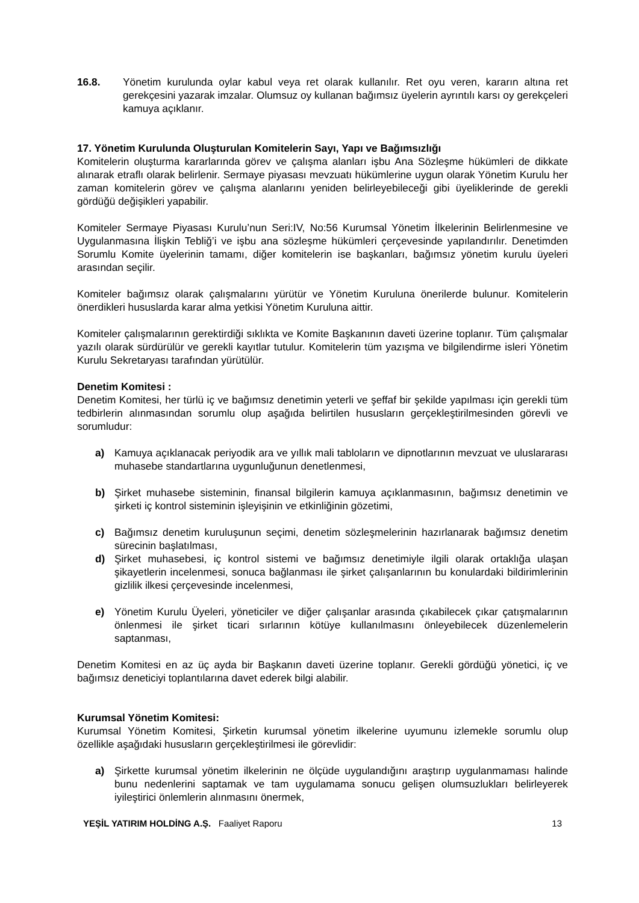16.8. Yönetim kurulunda oylar kabul veya ret olarak kullanılır. Ret oyu veren, kararın altına ret gerekçesini yazarak imzalar. Olumsuz oy kullanan bağımsız üyelerin ayrıntılı karsı oy gerekçeleri kamuya açıklanır.
17. Yönetim Kurulunda Oluşturulan Komitelerin Sayı, Yapı ve Bağımsızlığı
Komitelerin oluşturma kararlarında görev ve çalışma alanları işbu Ana Sözleşme hükümleri de dikkate alınarak etraflı olarak belirlenir. Sermaye piyasası mevzuatı hükümlerine uygun olarak Yönetim Kurulu her zaman komitelerin görev ve çalışma alanlarını yeniden belirleyebileceği gibi üyeliklerinde de gerekli gördüğü değişikleri yapabilir.
Komiteler Sermaye Piyasası Kurulu’nun Seri:IV, No:56 Kurumsal Yönetim İlkelerinin Belirlenmesine ve Uygulanmasına İlişkin Tebliğ’i ve işbu ana sözleşme hükümleri çerçevesinde yapılandırılır. Denetimden Sorumlu Komite üyelerinin tamamı, diğer komitelerin ise başkanları, bağımsız yönetim kurulu üyeleri arasından seçilir.
Komiteler bağımsız olarak çalışmalarını yürütür ve Yönetim Kuruluna önerilerde bulunur. Komitelerin önerdikleri hususlarda karar alma yetkisi Yönetim Kuruluna aittir.
Komiteler çalışmalarının gerektirdiği sıklıkta ve Komite Başkanının daveti üzerine toplanır. Tüm çalışmalar yazılı olarak sürdürülür ve gerekli kayıtlar tutulur. Komitelerin tüm yazışma ve bilgilendirme isleri Yönetim Kurulu Sekretaryası tarafından yürütülür.
Denetim Komitesi :
Denetim Komitesi, her türlü iç ve bağımsız denetimin yeterli ve şeffaf bir şekilde yapılması için gerekli tüm tedbirlerin alınmasından sorumlu olup aşağıda belirtilen hususların gerçekleştirilmesinden görevli ve sorumludur:
a) Kamuya açıklanacak periyodik ara ve yıllık mali tabloların ve dipnotlarının mevzuat ve uluslararası muhasebe standartlarına uygunluğunun denetlenmesi,
b) Şirket muhasebe sisteminin, finansal bilgilerin kamuya açıklanmasının, bağımsız denetimin ve şirketi iç kontrol sisteminin işleyişinin ve etkinliğinin gözetimi,
c) Bağımsız denetim kuruluşunun seçimi, denetim sözleşmelerinin hazırlanarak bağımsız denetim sürecinin başlatılması,
d) Şirket muhasebesi, iç kontrol sistemi ve bağımsız denetimiyle ilgili olarak ortaklığa ulaşan şikayetlerin incelenmesi, sonuca bağlanması ile şirket çalışanlarının bu konulardaki bildirimlerinin gizlilik ilkesi çerçevesinde incelenmesi,
e) Yönetim Kurulu Üyeleri, yöneticiler ve diğer çalışanlar arasında çıkabilecek çıkar çatışmalarının önlenmesi ile şirket ticari sırlarının kötüye kullanılmasını önleyebilecek düzenlemelerin saptanması,
Denetim Komitesi en az üç ayda bir Başkanın daveti üzerine toplanır. Gerekli gördüğü yönetici, iç ve bağımsız deneticiyi toplantılarına davet ederek bilgi alabilir.
Kurumsal Yönetim Komitesi:
Kurumsal Yönetim Komitesi, Şirketin kurumsal yönetim ilkelerine uyumunu izlemekle sorumlu olup özellikle aşağıdaki hususların gerçekleştirilmesi ile görevlidir:
a) Şirkette kurumsal yönetim ilkelerinin ne ölçüde uygulandığını araştırıp uygulanmaması halinde bunu nedenlerini saptamak ve tam uygulamama sonucu gelişen olumsuzlukları belirleyerek iyileştirici önlemlerin alınmasını önermek,
YEŞİL YATIRIM HOLDİNG A.Ş. Faaliyet Raporu 13